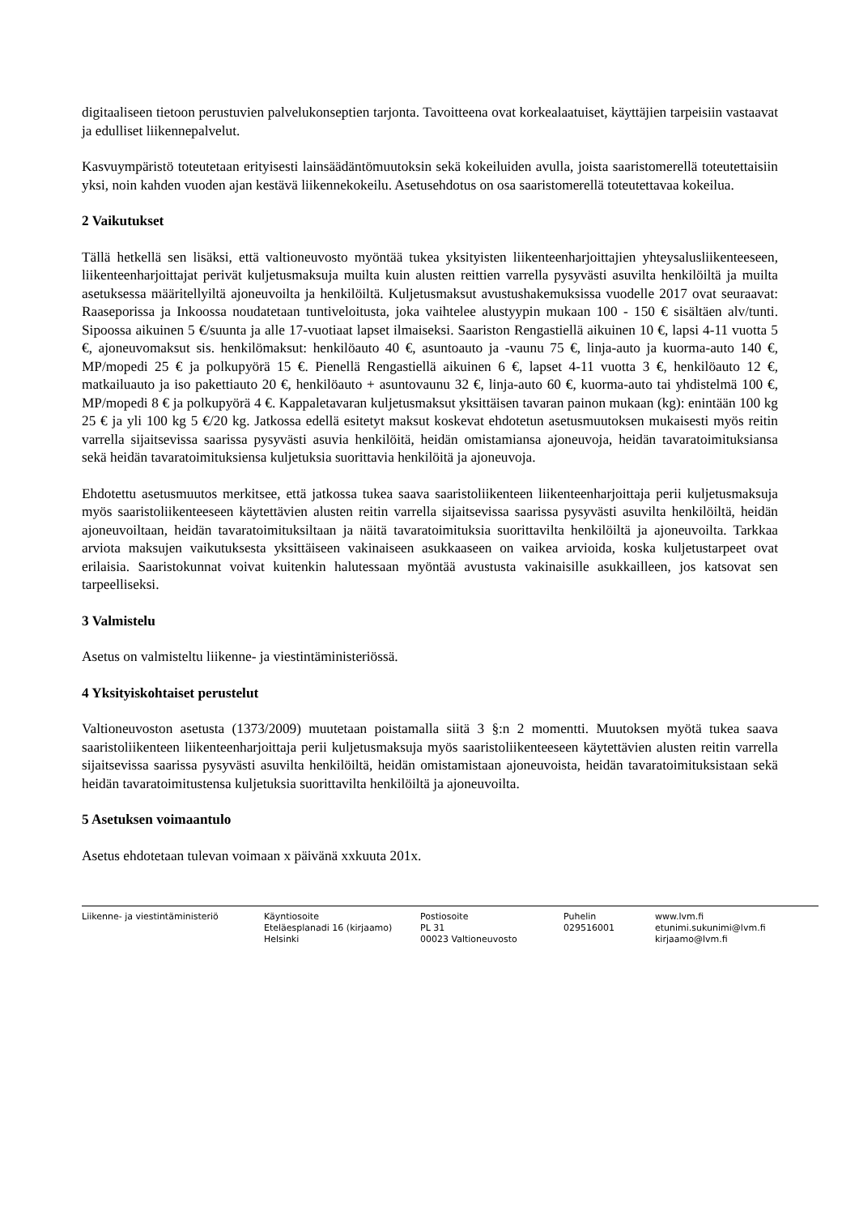digitaaliseen tietoon perustuvien palvelukonseptien tarjonta. Tavoitteena ovat korkealaatuiset, käyttäjien tarpeisiin vastaavat ja edulliset liikennepalvelut.
Kasvuympäristö toteutetaan erityisesti lainsäädäntömuutoksin sekä kokeiluiden avulla, joista saaristomerellä toteutettaisiin yksi, noin kahden vuoden ajan kestävä liikennekokeilu. Asetusehdotus on osa saaristomerellä toteutettavaa kokeilua.
2 Vaikutukset
Tällä hetkellä sen lisäksi, että valtioneuvosto myöntää tukea yksityisten liikenteenharjoittajien yhteysalusliikenteeseen, liikenteenharjoittajat perivät kuljetusmaksuja muilta kuin alusten reittien varrella pysyvästi asuvilta henkilöiltä ja muilta asetuksessa määritellyiltä ajoneuvoilta ja henkilöiltä. Kuljetusmaksut avustushakemuksissa vuodelle 2017 ovat seuraavat: Raaseporissa ja Inkoossa noudatetaan tuntiveloitusta, joka vaihtelee alustyypin mukaan 100 - 150 € sisältäen alv/tunti. Sipoossa aikuinen 5 €/suunta ja alle 17-vuotiaat lapset ilmaiseksi. Saariston Rengastiellä aikuinen 10 €, lapsi 4-11 vuotta 5 €, ajoneuvomaksut sis. henkilömaksut: henkilöauto 40 €, asuntoauto ja -vaunu 75 €, linja-auto ja kuorma-auto 140 €, MP/mopedi 25 € ja polkupyörä 15 €. Pienellä Rengastiellä aikuinen 6 €, lapset 4-11 vuotta 3 €, henkilöauto 12 €, matkailuauto ja iso pakettiauto 20 €, henkilöauto + asuntovaunu 32 €, linja-auto 60 €, kuorma-auto tai yhdistelmä 100 €, MP/mopedi 8 € ja polkupyörä 4 €. Kappaletavaran kuljetusmaksut yksittäisen tavaran painon mukaan (kg): enintään 100 kg 25 € ja yli 100 kg 5 €/20 kg. Jatkossa edellä esitetyt maksut koskevat ehdotetun asetusmuutoksen mukaisesti myös reitin varrella sijaitsevissa saarissa pysyvästi asuvia henkilöitä, heidän omistamiansa ajoneuvoja, heidän tavaratoimituksiansa sekä heidän tavaratoimituksiensa kuljetuksia suorittavia henkilöitä ja ajoneuvoja.
Ehdotettu asetusmuutos merkitsee, että jatkossa tukea saava saaristoliikenteen liikenteenharjoittaja perii kuljetusmaksuja myös saaristoliikenteeseen käytettävien alusten reitin varrella sijaitsevissa saarissa pysyvästi asuvilta henkilöiltä, heidän ajoneuvoiltaan, heidän tavaratoimituksiltaan ja näitä tavaratoimituksia suorittavilta henkilöiltä ja ajoneuvoilta. Tarkkaa arviota maksujen vaikutuksesta yksittäiseen vakinaiseen asukkaaseen on vaikea arvioida, koska kuljetustarpeet ovat erilaisia. Saaristokunnat voivat kuitenkin halutessaan myöntää avustusta vakinaisille asukkailleen, jos katsovat sen tarpeelliseksi.
3 Valmistelu
Asetus on valmisteltu liikenne- ja viestintäministeriössä.
4 Yksityiskohtaiset perustelut
Valtioneuvoston asetusta (1373/2009) muutetaan poistamalla siitä 3 §:n 2 momentti. Muutoksen myötä tukea saava saaristoliikenteen liikenteenharjoittaja perii kuljetusmaksuja myös saaristoliikenteeseen käytettävien alusten reitin varrella sijaitsevissa saarissa pysyvästi asuvilta henkilöiltä, heidän omistamistaan ajoneuvoista, heidän tavaratoimituksistaan sekä heidän tavaratoimitustensa kuljetuksia suorittavilta henkilöiltä ja ajoneuvoilta.
5 Asetuksen voimaantulo
Asetus ehdotetaan tulevan voimaan x päivänä xxkuuta 201x.
Liikenne- ja viestintäministeriö Käyntiosoite
Eteläesplanadi 16 (kirjaamo)
Helsinki
Postiosoite
PL 31
00023 Valtioneuvosto
Puhelin
029516001
www.lvm.fi
etunimi.sukunimi@lvm.fi
kirjaamo@lvm.fi